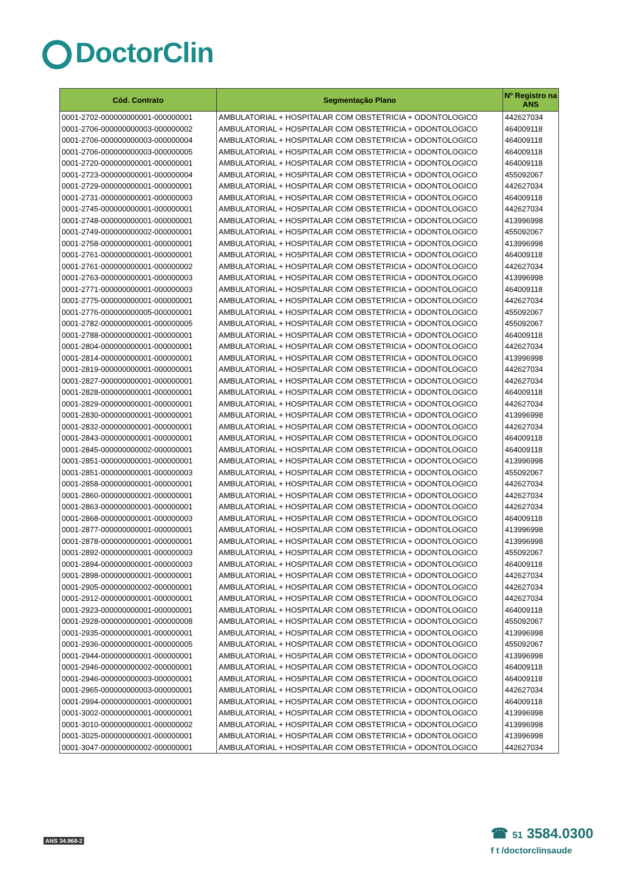DoctorClin
| Cód. Contrato | Segmentação Plano | Nº Registro na ANS |
| --- | --- | --- |
| 0001-2702-000000000001-000000001 | AMBULATORIAL + HOSPITALAR COM OBSTETRICIA + ODONTOLOGICO | 442627034 |
| 0001-2706-000000000003-000000002 | AMBULATORIAL + HOSPITALAR COM OBSTETRICIA + ODONTOLOGICO | 464009118 |
| 0001-2706-000000000003-000000004 | AMBULATORIAL + HOSPITALAR COM OBSTETRICIA + ODONTOLOGICO | 464009118 |
| 0001-2706-000000000003-000000005 | AMBULATORIAL + HOSPITALAR COM OBSTETRICIA + ODONTOLOGICO | 464009118 |
| 0001-2720-000000000001-000000001 | AMBULATORIAL + HOSPITALAR COM OBSTETRICIA + ODONTOLOGICO | 464009118 |
| 0001-2723-000000000001-000000004 | AMBULATORIAL + HOSPITALAR COM OBSTETRICIA + ODONTOLOGICO | 455092067 |
| 0001-2729-000000000001-000000001 | AMBULATORIAL + HOSPITALAR COM OBSTETRICIA + ODONTOLOGICO | 442627034 |
| 0001-2731-000000000001-000000003 | AMBULATORIAL + HOSPITALAR COM OBSTETRICIA + ODONTOLOGICO | 464009118 |
| 0001-2745-000000000001-000000001 | AMBULATORIAL + HOSPITALAR COM OBSTETRICIA + ODONTOLOGICO | 442627034 |
| 0001-2748-000000000001-000000001 | AMBULATORIAL + HOSPITALAR COM OBSTETRICIA + ODONTOLOGICO | 413996998 |
| 0001-2749-000000000002-000000001 | AMBULATORIAL + HOSPITALAR COM OBSTETRICIA + ODONTOLOGICO | 455092067 |
| 0001-2758-000000000001-000000001 | AMBULATORIAL + HOSPITALAR COM OBSTETRICIA + ODONTOLOGICO | 413996998 |
| 0001-2761-000000000001-000000001 | AMBULATORIAL + HOSPITALAR COM OBSTETRICIA + ODONTOLOGICO | 464009118 |
| 0001-2761-000000000001-000000002 | AMBULATORIAL + HOSPITALAR COM OBSTETRICIA + ODONTOLOGICO | 442627034 |
| 0001-2763-000000000001-000000003 | AMBULATORIAL + HOSPITALAR COM OBSTETRICIA + ODONTOLOGICO | 413996998 |
| 0001-2771-000000000001-000000003 | AMBULATORIAL + HOSPITALAR COM OBSTETRICIA + ODONTOLOGICO | 464009118 |
| 0001-2775-000000000001-000000001 | AMBULATORIAL + HOSPITALAR COM OBSTETRICIA + ODONTOLOGICO | 442627034 |
| 0001-2776-000000000005-000000001 | AMBULATORIAL + HOSPITALAR COM OBSTETRICIA + ODONTOLOGICO | 455092067 |
| 0001-2782-000000000001-000000005 | AMBULATORIAL + HOSPITALAR COM OBSTETRICIA + ODONTOLOGICO | 455092067 |
| 0001-2788-000000000001-000000001 | AMBULATORIAL + HOSPITALAR COM OBSTETRICIA + ODONTOLOGICO | 464009118 |
| 0001-2804-000000000001-000000001 | AMBULATORIAL + HOSPITALAR COM OBSTETRICIA + ODONTOLOGICO | 442627034 |
| 0001-2814-000000000001-000000001 | AMBULATORIAL + HOSPITALAR COM OBSTETRICIA + ODONTOLOGICO | 413996998 |
| 0001-2819-000000000001-000000001 | AMBULATORIAL + HOSPITALAR COM OBSTETRICIA + ODONTOLOGICO | 442627034 |
| 0001-2827-000000000001-000000001 | AMBULATORIAL + HOSPITALAR COM OBSTETRICIA + ODONTOLOGICO | 442627034 |
| 0001-2828-000000000001-000000001 | AMBULATORIAL + HOSPITALAR COM OBSTETRICIA + ODONTOLOGICO | 464009118 |
| 0001-2829-000000000001-000000001 | AMBULATORIAL + HOSPITALAR COM OBSTETRICIA + ODONTOLOGICO | 442627034 |
| 0001-2830-000000000001-000000001 | AMBULATORIAL + HOSPITALAR COM OBSTETRICIA + ODONTOLOGICO | 413996998 |
| 0001-2832-000000000001-000000001 | AMBULATORIAL + HOSPITALAR COM OBSTETRICIA + ODONTOLOGICO | 442627034 |
| 0001-2843-000000000001-000000001 | AMBULATORIAL + HOSPITALAR COM OBSTETRICIA + ODONTOLOGICO | 464009118 |
| 0001-2845-000000000002-000000001 | AMBULATORIAL + HOSPITALAR COM OBSTETRICIA + ODONTOLOGICO | 464009118 |
| 0001-2851-000000000001-000000001 | AMBULATORIAL + HOSPITALAR COM OBSTETRICIA + ODONTOLOGICO | 413996998 |
| 0001-2851-000000000001-000000003 | AMBULATORIAL + HOSPITALAR COM OBSTETRICIA + ODONTOLOGICO | 455092067 |
| 0001-2858-000000000001-000000001 | AMBULATORIAL + HOSPITALAR COM OBSTETRICIA + ODONTOLOGICO | 442627034 |
| 0001-2860-000000000001-000000001 | AMBULATORIAL + HOSPITALAR COM OBSTETRICIA + ODONTOLOGICO | 442627034 |
| 0001-2863-000000000001-000000001 | AMBULATORIAL + HOSPITALAR COM OBSTETRICIA + ODONTOLOGICO | 442627034 |
| 0001-2868-000000000001-000000003 | AMBULATORIAL + HOSPITALAR COM OBSTETRICIA + ODONTOLOGICO | 464009118 |
| 0001-2877-000000000001-000000001 | AMBULATORIAL + HOSPITALAR COM OBSTETRICIA + ODONTOLOGICO | 413996998 |
| 0001-2878-000000000001-000000001 | AMBULATORIAL + HOSPITALAR COM OBSTETRICIA + ODONTOLOGICO | 413996998 |
| 0001-2892-000000000001-000000003 | AMBULATORIAL + HOSPITALAR COM OBSTETRICIA + ODONTOLOGICO | 455092067 |
| 0001-2894-000000000001-000000003 | AMBULATORIAL + HOSPITALAR COM OBSTETRICIA + ODONTOLOGICO | 464009118 |
| 0001-2898-000000000001-000000001 | AMBULATORIAL + HOSPITALAR COM OBSTETRICIA + ODONTOLOGICO | 442627034 |
| 0001-2905-000000000002-000000001 | AMBULATORIAL + HOSPITALAR COM OBSTETRICIA + ODONTOLOGICO | 442627034 |
| 0001-2912-000000000001-000000001 | AMBULATORIAL + HOSPITALAR COM OBSTETRICIA + ODONTOLOGICO | 442627034 |
| 0001-2923-000000000001-000000001 | AMBULATORIAL + HOSPITALAR COM OBSTETRICIA + ODONTOLOGICO | 464009118 |
| 0001-2928-000000000001-000000008 | AMBULATORIAL + HOSPITALAR COM OBSTETRICIA + ODONTOLOGICO | 455092067 |
| 0001-2935-000000000001-000000001 | AMBULATORIAL + HOSPITALAR COM OBSTETRICIA + ODONTOLOGICO | 413996998 |
| 0001-2936-000000000001-000000005 | AMBULATORIAL + HOSPITALAR COM OBSTETRICIA + ODONTOLOGICO | 455092067 |
| 0001-2944-000000000001-000000001 | AMBULATORIAL + HOSPITALAR COM OBSTETRICIA + ODONTOLOGICO | 413996998 |
| 0001-2946-000000000002-000000001 | AMBULATORIAL + HOSPITALAR COM OBSTETRICIA + ODONTOLOGICO | 464009118 |
| 0001-2946-000000000003-000000001 | AMBULATORIAL + HOSPITALAR COM OBSTETRICIA + ODONTOLOGICO | 464009118 |
| 0001-2965-000000000003-000000001 | AMBULATORIAL + HOSPITALAR COM OBSTETRICIA + ODONTOLOGICO | 442627034 |
| 0001-2994-000000000001-000000001 | AMBULATORIAL + HOSPITALAR COM OBSTETRICIA + ODONTOLOGICO | 464009118 |
| 0001-3002-000000000001-000000001 | AMBULATORIAL + HOSPITALAR COM OBSTETRICIA + ODONTOLOGICO | 413996998 |
| 0001-3010-000000000001-000000002 | AMBULATORIAL + HOSPITALAR COM OBSTETRICIA + ODONTOLOGICO | 413996998 |
| 0001-3025-000000000001-000000001 | AMBULATORIAL + HOSPITALAR COM OBSTETRICIA + ODONTOLOGICO | 413996998 |
| 0001-3047-000000000002-000000001 | AMBULATORIAL + HOSPITALAR COM OBSTETRICIA + ODONTOLOGICO | 442627034 |
ANS 34.968-2
☎ 51 3584.0300
f t /doctorclinsaude